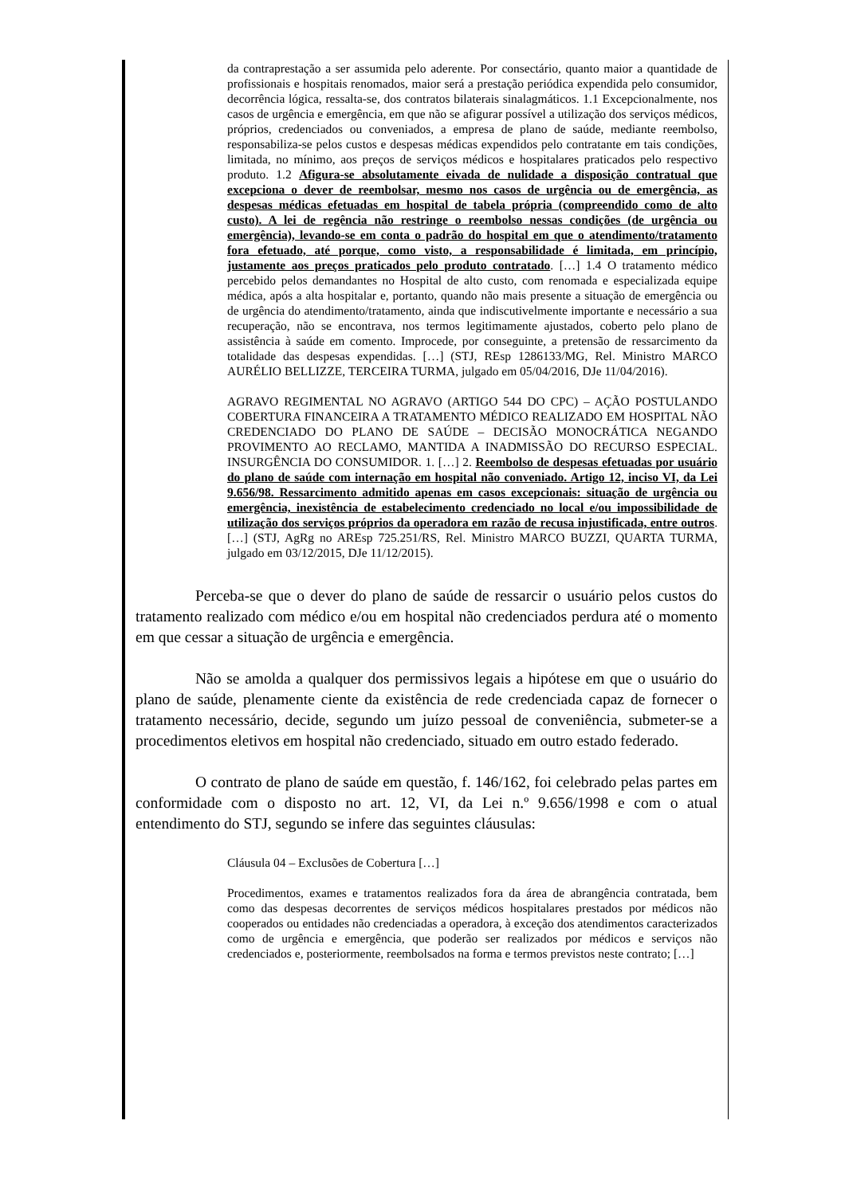da contraprestação a ser assumida pelo aderente. Por consectário, quanto maior a quantidade de profissionais e hospitais renomados, maior será a prestação periódica expendida pelo consumidor, decorrência lógica, ressalta-se, dos contratos bilaterais sinalagmáticos. 1.1 Excepcionalmente, nos casos de urgência e emergência, em que não se afigurar possível a utilização dos serviços médicos, próprios, credenciados ou conveniados, a empresa de plano de saúde, mediante reembolso, responsabiliza-se pelos custos e despesas médicas expendidos pelo contratante em tais condições, limitada, no mínimo, aos preços de serviços médicos e hospitalares praticados pelo respectivo produto. 1.2 Afigura-se absolutamente eivada de nulidade a disposição contratual que excepciona o dever de reembolsar, mesmo nos casos de urgência ou de emergência, as despesas médicas efetuadas em hospital de tabela própria (compreendido como de alto custo). A lei de regência não restringe o reembolso nessas condições (de urgência ou emergência), levando-se em conta o padrão do hospital em que o atendimento/tratamento fora efetuado, até porque, como visto, a responsabilidade é limitada, em princípio, justamente aos preços praticados pelo produto contratado. […] 1.4 O tratamento médico percebido pelos demandantes no Hospital de alto custo, com renomada e especializada equipe médica, após a alta hospitalar e, portanto, quando não mais presente a situação de emergência ou de urgência do atendimento/tratamento, ainda que indiscutivelmente importante e necessário a sua recuperação, não se encontrava, nos termos legitimamente ajustados, coberto pelo plano de assistência à saúde em comento. Improcede, por conseguinte, a pretensão de ressarcimento da totalidade das despesas expendidas. […] (STJ, REsp 1286133/MG, Rel. Ministro MARCO AURÉLIO BELLIZZE, TERCEIRA TURMA, julgado em 05/04/2016, DJe 11/04/2016).
AGRAVO REGIMENTAL NO AGRAVO (ARTIGO 544 DO CPC) – AÇÃO POSTULANDO COBERTURA FINANCEIRA A TRATAMENTO MÉDICO REALIZADO EM HOSPITAL NÃO CREDENCIADO DO PLANO DE SAÚDE – DECISÃO MONOCRÁTICA NEGANDO PROVIMENTO AO RECLAMO, MANTIDA A INADMISSÃO DO RECURSO ESPECIAL. INSURGÊNCIA DO CONSUMIDOR. 1. […] 2. Reembolso de despesas efetuadas por usuário do plano de saúde com internação em hospital não conveniado. Artigo 12, inciso VI, da Lei 9.656/98. Ressarcimento admitido apenas em casos excepcionais: situação de urgência ou emergência, inexistência de estabelecimento credenciado no local e/ou impossibilidade de utilização dos serviços próprios da operadora em razão de recusa injustificada, entre outros. […] (STJ, AgRg no AREsp 725.251/RS, Rel. Ministro MARCO BUZZI, QUARTA TURMA, julgado em 03/12/2015, DJe 11/12/2015).
Perceba-se que o dever do plano de saúde de ressarcir o usuário pelos custos do tratamento realizado com médico e/ou em hospital não credenciados perdura até o momento em que cessar a situação de urgência e emergência.
Não se amolda a qualquer dos permissivos legais a hipótese em que o usuário do plano de saúde, plenamente ciente da existência de rede credenciada capaz de fornecer o tratamento necessário, decide, segundo um juízo pessoal de conveniência, submeter-se a procedimentos eletivos em hospital não credenciado, situado em outro estado federado.
O contrato de plano de saúde em questão, f. 146/162, foi celebrado pelas partes em conformidade com o disposto no art. 12, VI, da Lei n.º 9.656/1998 e com o atual entendimento do STJ, segundo se infere das seguintes cláusulas:
Cláusula 04 – Exclusões de Cobertura […]
Procedimentos, exames e tratamentos realizados fora da área de abrangência contratada, bem como das despesas decorrentes de serviços médicos hospitalares prestados por médicos não cooperados ou entidades não credenciadas a operadora, à exceção dos atendimentos caracterizados como de urgência e emergência, que poderão ser realizados por médicos e serviços não credenciados e, posteriormente, reembolsados na forma e termos previstos neste contrato; […]